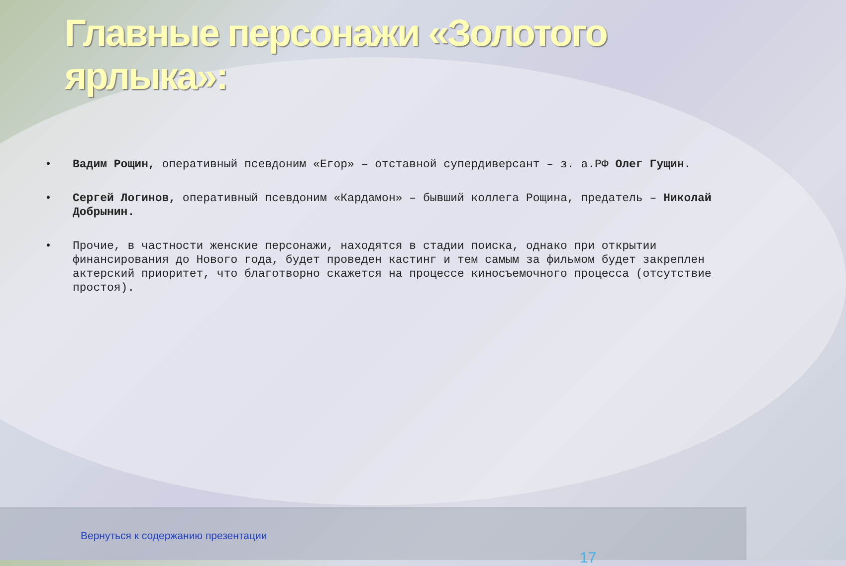Главные персонажи «Золотого ярлыка»:
• Вадим Рощин, оперативный псевдоним «Егор» – отставной супердиверсант – з. а.РФ Олег Гущин.
• Сергей Логинов, оперативный псевдоним «Кардамон» – бывший коллега Рощина, предатель – Николай Добрынин.
• Прочие, в частности женские персонажи, находятся в стадии поиска, однако при открытии финансирования до Нового года, будет проведен кастинг и тем самым за фильмом будет закреплен актерский приоритет, что благотворно скажется на процессе киносъемочного процесса (отсутствие простоя).
Вернуться к содержанию презентации
17